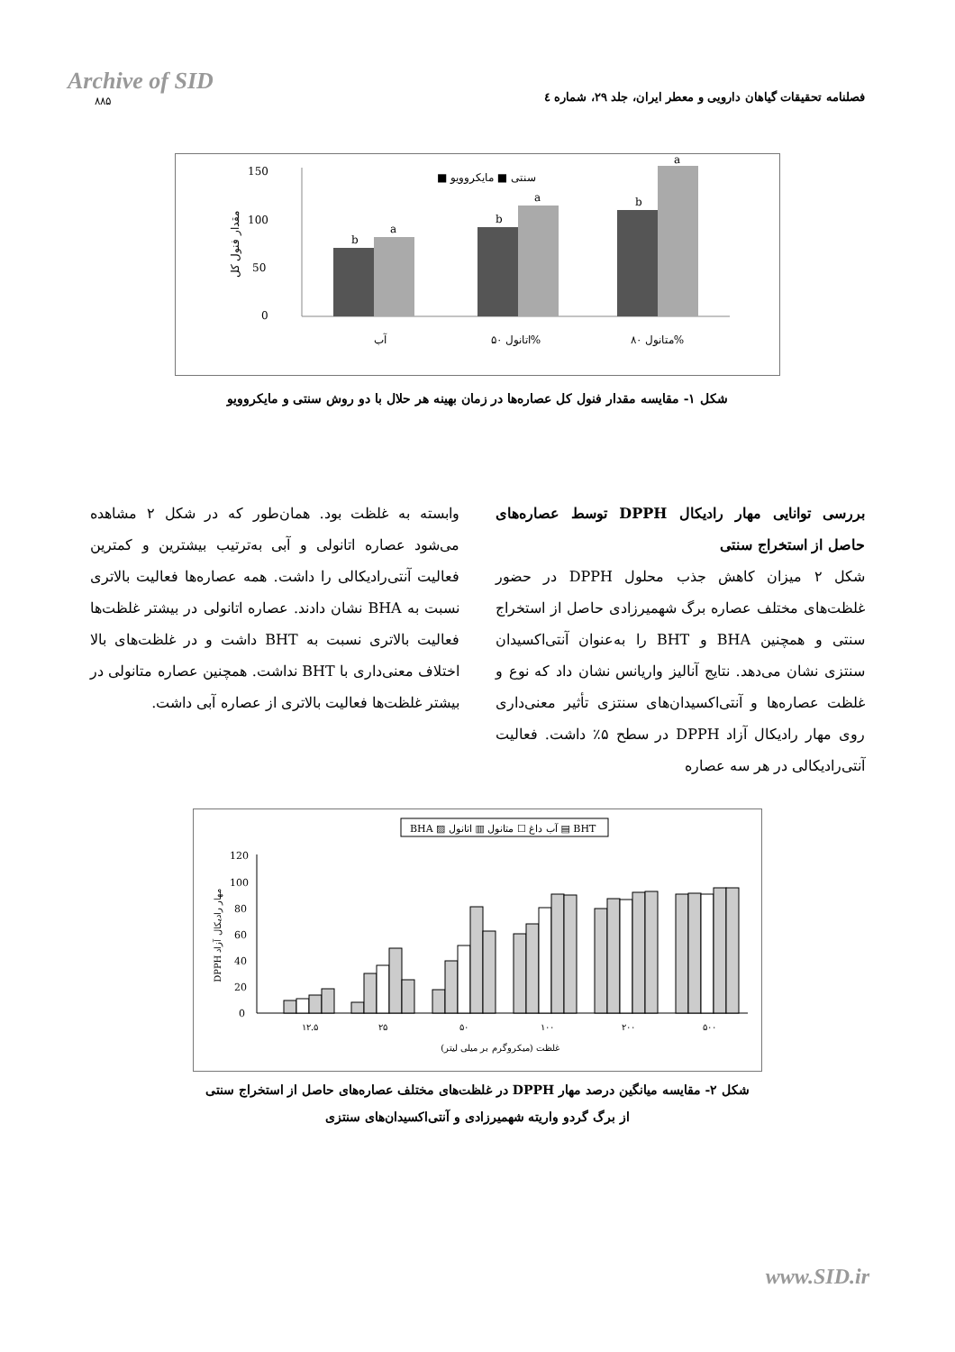Archive of SID
۸۸۵
فصلنامه تحقیقات گیاهان دارویی و معطر ایران، جلد ۲۹، شماره ٤
150
100
50
0
مقدار فنول کل
سنتی ■ مایکروویو ■
b
a
b
a
b
a
آب
اتانول ۵۰%
متانول ۸۰%
شکل ۱- مقایسه مقدار فنول کل عصاره‌ها در زمان بهینه هر حلال با دو روش سنتی و مایکروویو
بررسی توانایی مهار رادیکال DPPH توسط عصاره‌های حاصل از استخراج سنتی
شکل ۲ میزان کاهش جذب محلول DPPH در حضور غلظت‌های مختلف عصاره برگ شهمیرزادی حاصل از استخراج سنتی و همچنین BHA و BHT را به‌عنوان آنتی‌اکسیدان سنتزی نشان می‌دهد. نتایج آنالیز واریانس نشان داد که نوع و غلظت عصاره‌ها و آنتی‌اکسیدان‌های سنتزی تأثیر معنی‌داری روی مهار رادیکال آزاد DPPH در سطح ۵٪ داشت. فعالیت آنتی‌رادیکالی در هر سه عصاره
وابسته به غلظت بود. همان‌طور که در شکل ۲ مشاهده می‌شود عصاره اتانولی و آبی به‌ترتیب بیشترین و کمترین فعالیت آنتی‌رادیکالی را داشت. همه عصاره‌ها فعالیت بالاتری نسبت به BHA نشان دادند. عصاره اتانولی در بیشتر غلظت‌ها فعالیت بالاتری نسبت به BHT داشت و در غلظت‌های بالا اختلاف معنی‌داری با BHT نداشت. همچنین عصاره متانولی در بیشتر غلظت‌ها فعالیت بالاتری از عصاره آبی داشت.
BHA ▨ آب داغ ☐ متانول ▥ اتانول ▤ BHT
120
100
80
60
40
20
0
DPPH مهار رادیکال آزاد
۱۲.۵
۲۵
۵۰
۱۰۰
۲۰۰
۵۰۰
غلظت (میکروگرم بر میلی لیتر)
شکل ۲- مقایسه میانگین درصد مهار DPPH در غلظت‌های مختلف عصاره‌های حاصل از استخراج سنتی
از برگ گردو واریته شهمیرزادی و آنتی‌اکسیدان‌های سنتزی
www.SID.ir